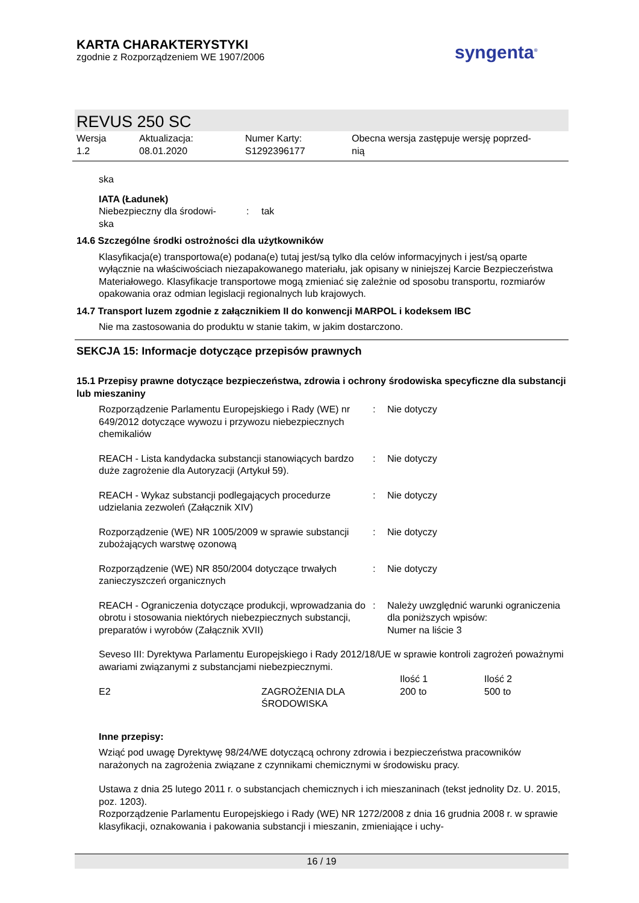KARTA CHARAKTERYSTYKI
zgodnie z Rozporządzeniem WE 1907/2006
syngenta<sup>®</sup>
REVUS 250 SC
Wersja
1.2
Aktualizacja:
08.01.2020
Numer Karty:
S1292396177
Obecna wersja zastępuje wersję poprzed-
nią
ska
IATA (Ładunek)
| Niebezpieczny dla środowi- ska | : | tak |
14.6 Szczególne środki ostrożności dla użytkowników
Klasyfikacja(e) transportowa(e) podana(e) tutaj jest/są tylko dla celów informacyjnych i jest/są oparte wyłącznie na właściwościach niezapakowanego materiału, jak opisany w niniejszej Karcie Bezpieczeństwa Materiałowego. Klasyfikacje transportowe mogą zmieniać się zależnie od sposobu transportu, rozmiarów opakowania oraz odmian legislacji regionalnych lub krajowych.
14.7 Transport luzem zgodnie z załącznikiem II do konwencji MARPOL i kodeksem IBC
Nie ma zastosowania do produktu w stanie takim, w jakim dostarczono.
SEKCJA 15: Informacje dotyczące przepisów prawnych
15.1 Przepisy prawne dotyczące bezpieczeństwa, zdrowia i ochrony środowiska specyficzne dla substancji lub mieszaniny
| Rozporządzenie Parlamentu Europejskiego i Rady (WE) nr 649/2012 dotyczące wywozu i przywozu niebezpiecznych chemikaliów | : | Nie dotyczy |
| REACH - Lista kandydacka substancji stanowiących bardzo duże zagrożenie dla Autoryzacji (Artykuł 59). | : | Nie dotyczy |
| REACH - Wykaz substancji podlegających procedurze udzielania zezwoleń (Załącznik XIV) | : | Nie dotyczy |
| Rozporządzenie (WE) NR 1005/2009 w sprawie substancji zubożających warstwę ozonową | : | Nie dotyczy |
| Rozporządzenie (WE) NR 850/2004 dotyczące trwałych zanieczyszczeń organicznych | : | Nie dotyczy |
| REACH - Ograniczenia dotyczące produkcji, wprowadzania do obrotu i stosowania niektórych niebezpiecznych substancji, preparatów i wyrobów (Załącznik XVII) | : | Należy uwzględnić warunki ograniczenia dla poniższych wpisów: Numer na liście 3 |
Seveso III: Dyrektywa Parlamentu Europejskiego i Rady 2012/18/UE w sprawie kontroli zagrożeń poważnymi awariami związanymi z substancjami niebezpiecznymi.
| | | Ilość 1 | Ilość 2 |
| E2 | ZAGROŻENIA DLA ŚRODOWISKA | 200 to | 500 to |
Inne przepisy:
Wziąć pod uwagę Dyrektywę 98/24/WE dotyczącą ochrony zdrowia i bezpieczeństwa pracowników narażonych na zagrożenia związane z czynnikami chemicznymi w środowisku pracy.
Ustawa z dnia 25 lutego 2011 r. o substancjach chemicznych i ich mieszaninach (tekst jednolity Dz. U. 2015, poz. 1203).
Rozporządzenie Parlamentu Europejskiego i Rady (WE) NR 1272/2008 z dnia 16 grudnia 2008 r. w sprawie klasyfikacji, oznakowania i pakowania substancji i mieszanin, zmieniające i uchy-
16 / 19